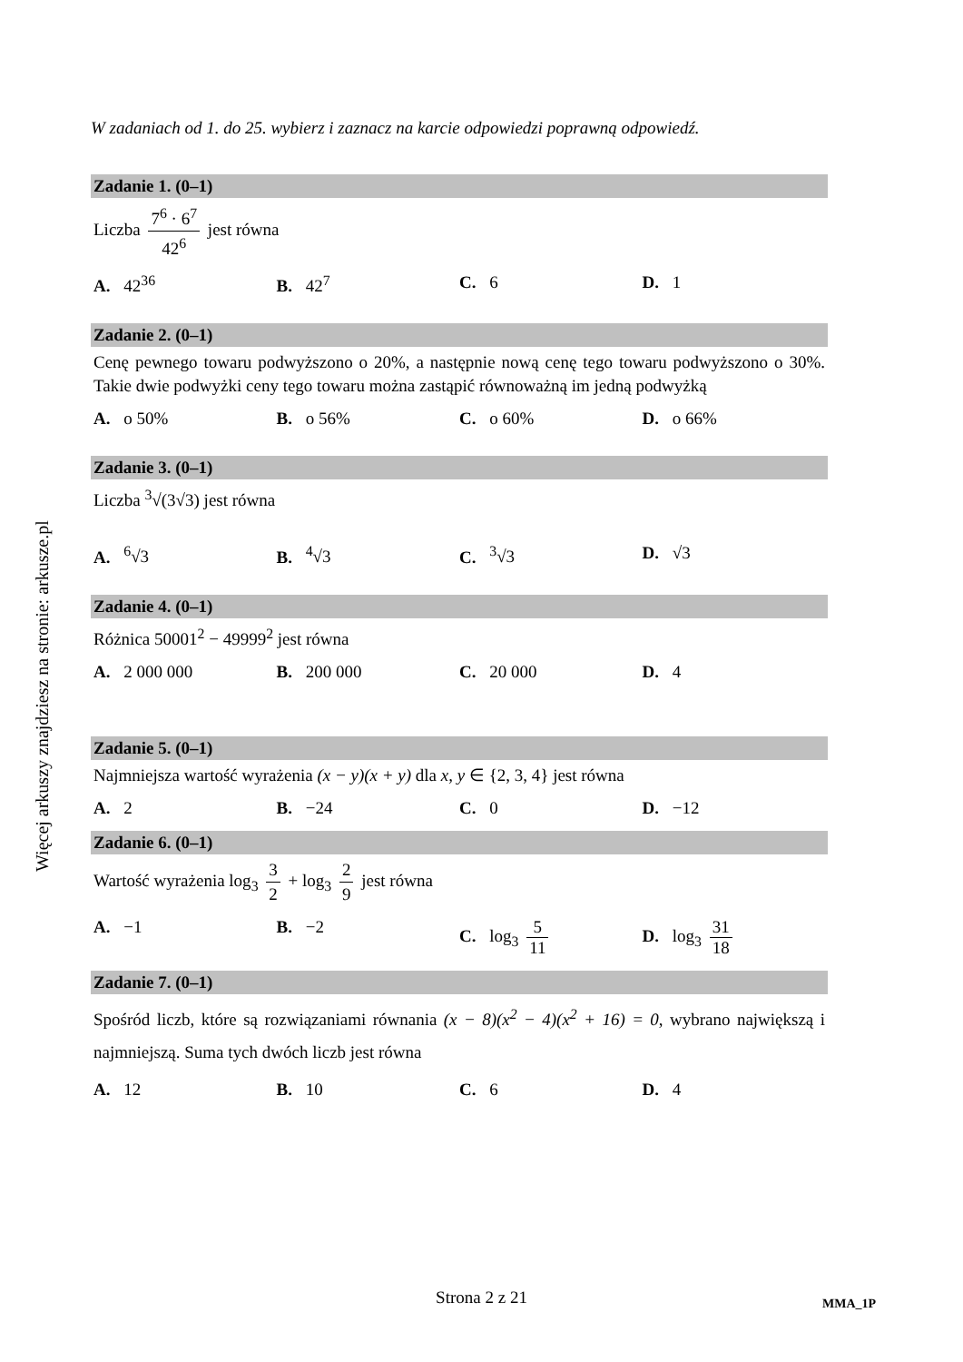Więcej arkuszy znajdziesz na stronie: arkusze.pl
W zadaniach od 1. do 25. wybierz i zaznacz na karcie odpowiedzi poprawną odpowiedź.
Zadanie 1. (0–1)
Liczba 7<sup>6</sup> · 6<sup>7</sup> 42<sup>6</sup> jest równa
A. 42<sup>36</sup> B. 42<sup>7</sup> C. 6 D. 1
Zadanie 2. (0–1)
Cenę pewnego towaru podwyższono o 20%, a następnie nową cenę tego towaru podwyższono o 30%. Takie dwie podwyżki ceny tego towaru można zastąpić równoważną im jedną podwyżką
A. o 50% B. o 56% C. o 60% D. o 66%
Zadanie 3. (0–1)
Liczba <sup>3</sup>√(3√3) jest równa
A. <sup>6</sup>√3 B. <sup>4</sup>√3 C. <sup>3</sup>√3 D. √3
Zadanie 4. (0–1)
Różnica 50001<sup>2</sup> − 49999<sup>2</sup> jest równa
A. 2 000 000 B. 200 000 C. 20 000 D. 4
Zadanie 5. (0–1)
Najmniejsza wartość wyrażenia (x − y)(x + y) dla x, y ∈ {2, 3, 4} jest równa
A. 2 B. −24 C. 0 D. −12
Zadanie 6. (0–1)
Wartość wyrażenia log<sub>3</sub> 3 2 + log<sub>3</sub> 2 9 jest równa
A. −1 B. −2 C. log<sub>3</sub> 5 11 D. log<sub>3</sub> 31 18
Zadanie 7. (0–1)
Spośród liczb, które są rozwiązaniami równania (x − 8)(x<sup>2</sup> − 4)(x<sup>2</sup> + 16) = 0, wybrano największą i najmniejszą. Suma tych dwóch liczb jest równa
A. 12 B. 10 C. 6 D. 4
Strona 2 z 21 MMA_1P